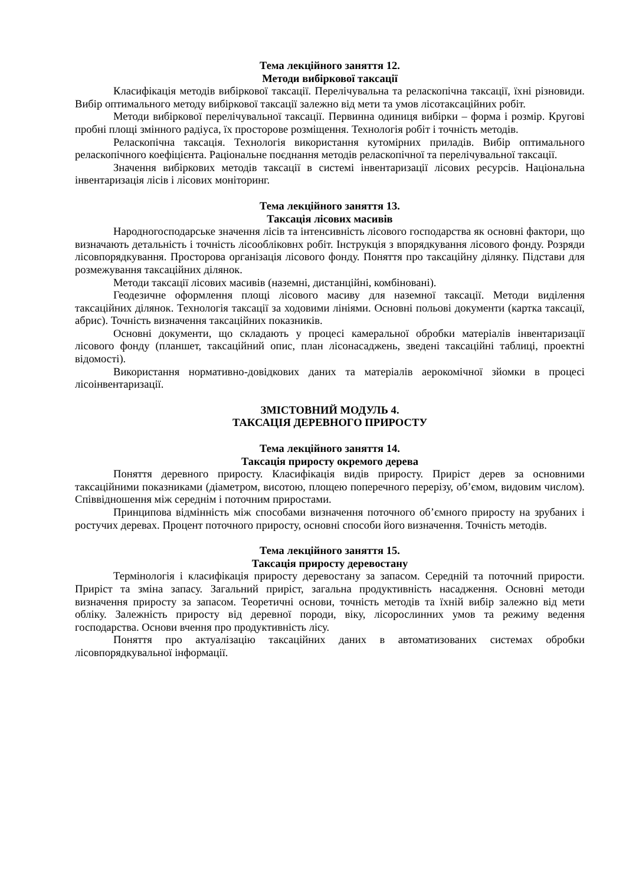Тема лекційного заняття 12.
Методи вибіркової таксації
Класифікація методів вибіркової таксації. Перелічувальна та реласкопічна таксації, їхні різновиди. Вибір оптимального методу вибіркової таксації залежно від мети та умов лісотаксаційних робіт.
Методи вибіркової перелічувальної таксації. Первинна одиниця вибірки – форма і розмір. Кругові пробні площі змінного радіуса, їх просторове розміщення. Технологія робіт і точність методів.
Реласкопічна таксація. Технологія використання кутомірних приладів. Вибір оптимального реласкопічного коефіцієнта. Раціональне поєднання методів реласкопічної та перелічувальної таксації.
Значення вибіркових методів таксації в системі інвентаризації лісових ресурсів. Національна інвентаризація лісів і лісових моніторинг.
Тема лекційного заняття 13.
Таксація лісових масивів
Народногосподарське значення лісів та інтенсивність лісового господарства як основні фактори, що визначають детальність і точність лісообліковнх робіт. Інструкція з впорядкування лісового фонду. Розряди лісовпорядкування. Просторова організація лісового фонду. Поняття про таксаційну ділянку. Підстави для розмежування таксаційних ділянок.
Методи таксації лісових масивів (наземні, дистанційні, комбіновані).
Геодезичне оформлення площі лісового масиву для наземної таксації. Методи виділення таксаційних ділянок. Технологія таксації за ходовими лініями. Основні польові документи (картка таксації, абрис). Точність визначення таксаційних показників.
Основні документи, що складають у процесі камеральної обробки матеріалів інвентаризації лісового фонду (планшет, таксаційний опис, план лісонасаджень, зведені таксаційні таблиці, проектні відомості).
Використання нормативно-довідкових даних та матеріалів аерокомічної зйомки в процесі лісоінвентаризації.
ЗМІСТОВНИЙ МОДУЛЬ 4.
ТАКСАЦІЯ ДЕРЕВНОГО ПРИРОСТУ
Тема лекційного заняття 14.
Таксація приросту окремого дерева
Поняття деревного приросту. Класифікація видів приросту. Приріст дерев за основними таксаційними показниками (діаметром, висотою, площею поперечного перерізу, об’ємом, видовим числом). Співвідношення між середнім і поточним приростами.
Принципова відмінність між способами визначення поточного об’ємного приросту на зрубаних і ростучих деревах. Процент поточного приросту, основні способи його визначення. Точність методів.
Тема лекційного заняття 15.
Таксація приросту деревостану
Термінологія і класифікація приросту деревостану за запасом. Середній та поточний прирости. Приріст та зміна запасу. Загальний приріст, загальна продуктивність насадження. Основні методи визначення приросту за запасом. Теоретичні основи, точність методів та їхній вибір залежно від мети обліку. Залежність приросту від деревної породи, віку, лісорослинних умов та режиму ведення господарства. Основи вчення про продуктивність лісу.
Поняття про актуалізацію таксаційних даних в автоматизованих системах обробки лісовпорядкувальної інформації.